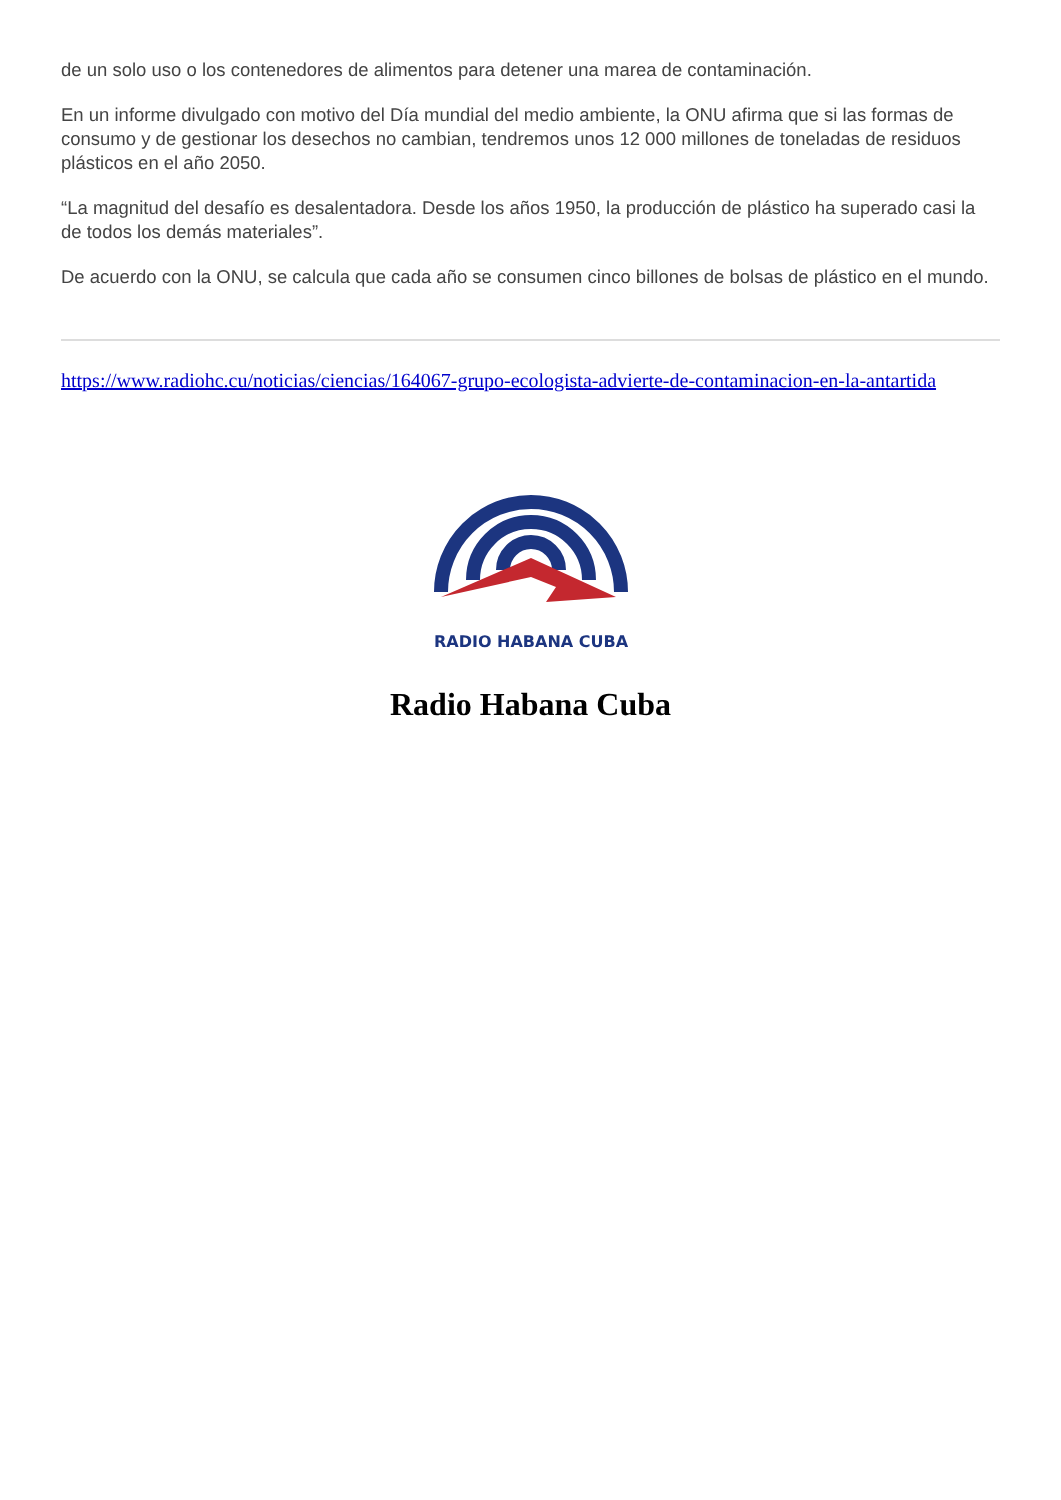de un solo uso o los contenedores de alimentos para detener una marea de contaminación.
En un informe divulgado con motivo del Día mundial del medio ambiente, la ONU afirma que si las formas de consumo y de gestionar los desechos no cambian, tendremos unos 12 000 millones de toneladas de residuos plásticos en el año 2050.
“La magnitud del desafío es desalentadora. Desde los años 1950, la producción de plástico ha superado casi la de todos los demás materiales”.
De acuerdo con la ONU, se calcula que cada año se consumen cinco billones de bolsas de plástico en el mundo.
https://www.radiohc.cu/noticias/ciencias/164067-grupo-ecologista-advierte-de-contaminacion-en-la-antartida
RADIO HABANA CUBA
Radio Habana Cuba